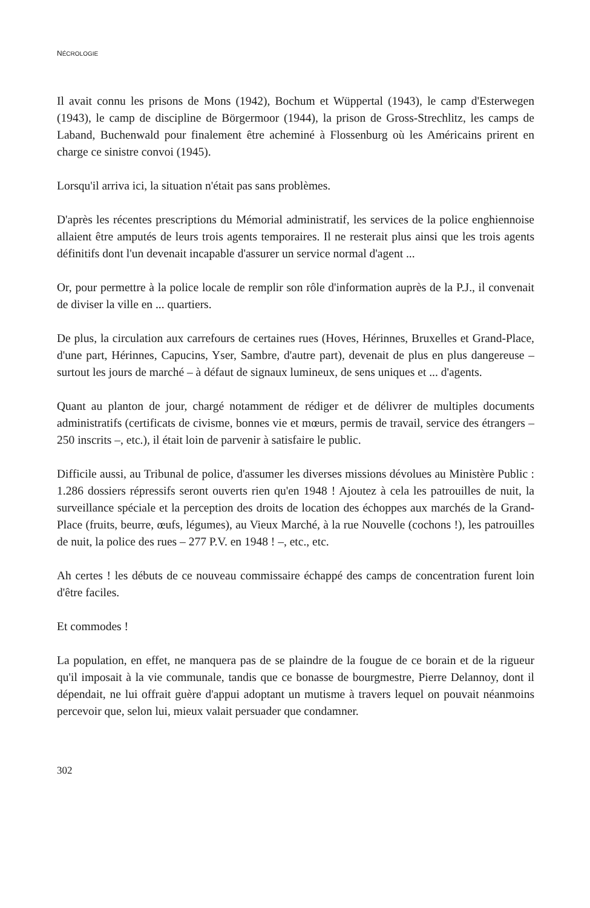NÉCROLOGIE
Il avait connu les prisons de Mons (1942), Bochum et Wüppertal (1943), le camp d'Esterwegen (1943), le camp de discipline de Börgermoor (1944), la prison de Gross-Strechlitz, les camps de Laband, Buchenwald pour finalement être acheminé à Flossenburg où les Américains prirent en charge ce sinistre convoi (1945).
Lorsqu'il arriva ici, la situation n'était pas sans problèmes.
D'après les récentes prescriptions du Mémorial administratif, les services de la police enghiennoise allaient être amputés de leurs trois agents temporaires. Il ne resterait plus ainsi que les trois agents définitifs dont l'un devenait incapable d'assurer un service normal d'agent ...
Or, pour permettre à la police locale de remplir son rôle d'information auprès de la P.J., il convenait de diviser la ville en ... quartiers.
De plus, la circulation aux carrefours de certaines rues (Hoves, Hérinnes, Bruxelles et Grand-Place, d'une part, Hérinnes, Capucins, Yser, Sambre, d'autre part), devenait de plus en plus dangereuse – surtout les jours de marché – à défaut de signaux lumineux, de sens uniques et ... d'agents.
Quant au planton de jour, chargé notamment de rédiger et de délivrer de multiples documents administratifs (certificats de civisme, bonnes vie et mœurs, permis de travail, service des étrangers – 250 inscrits –, etc.), il était loin de parvenir à satisfaire le public.
Difficile aussi, au Tribunal de police, d'assumer les diverses missions dévolues au Ministère Public : 1.286 dossiers répressifs seront ouverts rien qu'en 1948 ! Ajoutez à cela les patrouilles de nuit, la surveillance spéciale et la perception des droits de location des échoppes aux marchés de la Grand-Place (fruits, beurre, œufs, légumes), au Vieux Marché, à la rue Nouvelle (cochons !), les patrouilles de nuit, la police des rues – 277 P.V. en 1948 ! –, etc., etc.
Ah certes ! les débuts de ce nouveau commissaire échappé des camps de concentration furent loin d'être faciles.
Et commodes !
La population, en effet, ne manquera pas de se plaindre de la fougue de ce borain et de la rigueur qu'il imposait à la vie communale, tandis que ce bonasse de bourgmestre, Pierre Delannoy, dont il dépendait, ne lui offrait guère d'appui adoptant un mutisme à travers lequel on pouvait néanmoins percevoir que, selon lui, mieux valait persuader que condamner.
302